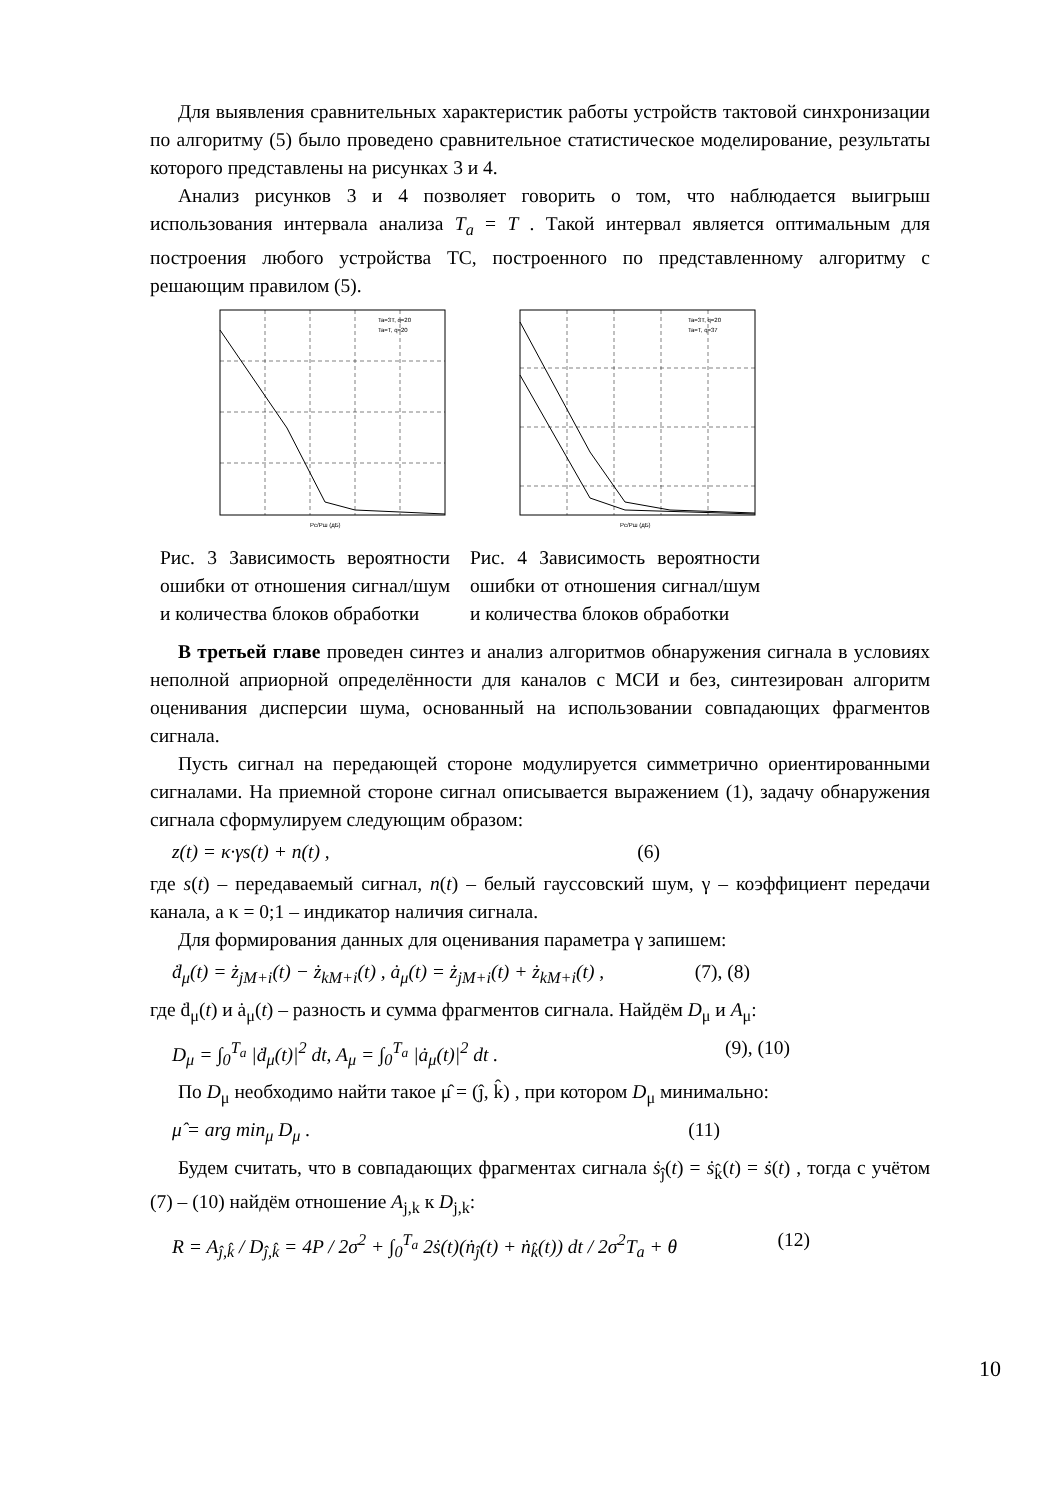Для выявления сравнительных характеристик работы устройств тактовой синхронизации по алгоритму (5) было проведено сравнительное статистическое моделирование, результаты которого представлены на рисунках 3 и 4.
Анализ рисунков 3 и 4 позволяет говорить о том, что наблюдается выигрыш использования интервала анализа T<sub>a</sub> = T . Такой интервал является оптимальным для построения любого устройства ТС, построенного по представленному алгоритму с решающим правилом (5).
Ta=3T, q=20
Ta=T, q=20
Pc/Pш (дБ)
Ta=3T, q=20
Ta=T, q=37
Pc/Pш (дБ)
Рис. 3 Зависимость вероятности ошибки от отношения сигнал/шум и количества блоков обработки
Рис. 4 Зависимость вероятности ошибки от отношения сигнал/шум и количества блоков обработки
В третьей главе проведен синтез и анализ алгоритмов обнаружения сигнала в условиях неполной априорной определённости для каналов с МСИ и без, синтезирован алгоритм оценивания дисперсии шума, основанный на использовании совпадающих фрагментов сигнала.
Пусть сигнал на передающей стороне модулируется симметрично ориентированными сигналами. На приемной стороне сигнал описывается выражением (1), задачу обнаружения сигнала сформулируем следующим образом:
z(t) = κ·γs(t) + n(t) , (6)
где s(t) – передаваемый сигнал, n(t) – белый гауссовский шум, γ – коэффициент передачи канала, а κ = 0;1 – индикатор наличия сигнала.
Для формирования данных для оценивания параметра γ запишем:
ḋ<sub>μ</sub>(t) = ż<sub>jM+i</sub>(t) − ż<sub>kM+i</sub>(t) , ȧ<sub>μ</sub>(t) = ż<sub>jM+i</sub>(t) + ż<sub>kM+i</sub>(t) , (7), (8)
где ḋ<sub>μ</sub>(t) и ȧ<sub>μ</sub>(t) – разность и сумма фрагментов сигнала. Найдём D<sub>μ</sub> и A<sub>μ</sub>:
D<sub>μ</sub> = ∫<sub>0</sub><sup>T<sub>a</sub></sup> |ḋ<sub>μ</sub>(t)|<sup>2</sup> dt, A<sub>μ</sub> = ∫<sub>0</sub><sup>T<sub>a</sub></sup> |ȧ<sub>μ</sub>(t)|<sup>2</sup> dt . (9), (10)
По D<sub>μ</sub> необходимо найти такое μ̂ = (ĵ, k̂) , при котором D<sub>μ</sub> минимально:
μ̂ = arg min<sub>μ</sub> D<sub>μ</sub> . (11)
Будем считать, что в совпадающих фрагментах сигнала ṡ<sub>ĵ</sub>(t) = ṡ<sub>k̂</sub>(t) = ṡ(t) , тогда с учётом (7) – (10) найдём отношение A<sub>j,k</sub> к D<sub>j,k</sub>:
R = A<sub>ĵ,k̂</sub> / D<sub>ĵ,k̂</sub> = 4P / 2σ<sup>2</sup> + ∫<sub>0</sub><sup>T<sub>a</sub></sup> 2ṡ(t)(ṅ<sub>ĵ</sub>(t) + ṅ<sub>k̂</sub>(t)) dt / 2σ<sup>2</sup>T<sub>a</sub> + θ (12)
10